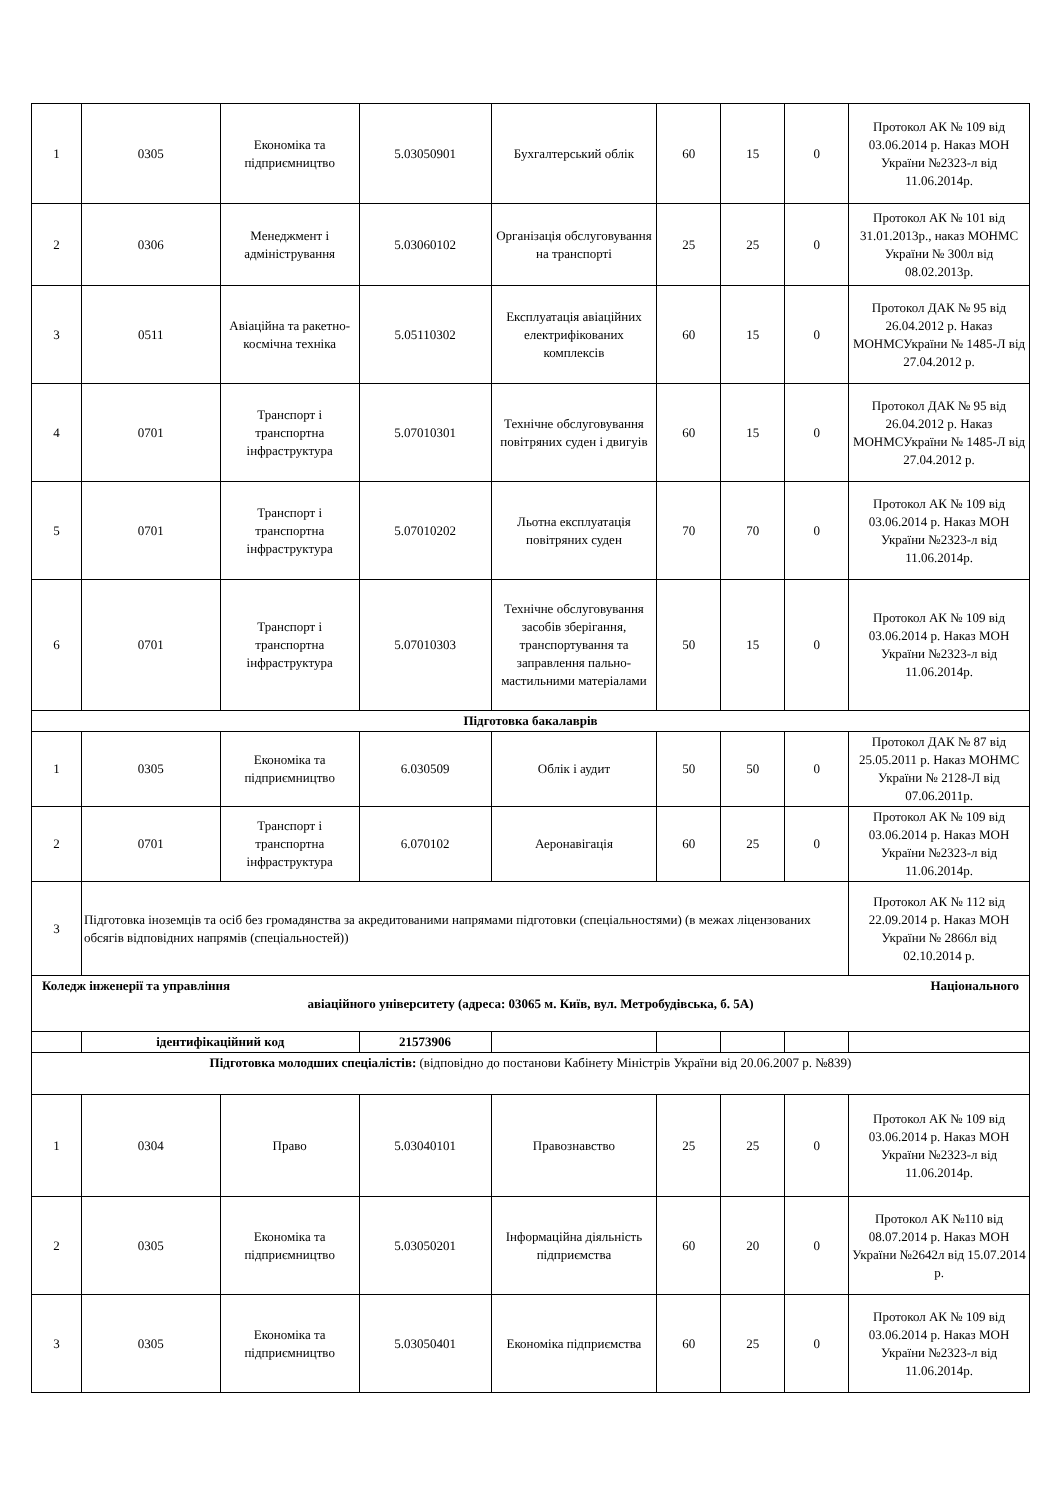| 1 | 0305 | Економіка та підприємництво | 5.03050901 | Бухгалтерський облік | 60 | 15 | 0 | Протокол АК № 109 від 03.06.2014 р. Наказ МОН України №2323-л від 11.06.2014р. |
| 2 | 0306 | Менеджмент і адміністрування | 5.03060102 | Організація обслуговування на транспорті | 25 | 25 | 0 | Протокол АК № 101 від 31.01.2013р., наказ МОНМС України № 300л від 08.02.2013р. |
| 3 | 0511 | Авіаційна та ракетно-космічна техніка | 5.05110302 | Експлуатація авіаційних електрифікованих комплексів | 60 | 15 | 0 | Протокол ДАК № 95 від 26.04.2012 р. Наказ МОНМСУкраїни № 1485-Л від 27.04.2012 р. |
| 4 | 0701 | Транспорт і транспортна інфраструктура | 5.07010301 | Технічне обслуговування повітряних суден і двигуів | 60 | 15 | 0 | Протокол ДАК № 95 від 26.04.2012 р. Наказ МОНМСУкраїни № 1485-Л від 27.04.2012 р. |
| 5 | 0701 | Транспорт і транспортна інфраструктура | 5.07010202 | Льотна експлуатація повітряних суден | 70 | 70 | 0 | Протокол АК № 109 від 03.06.2014 р. Наказ МОН України №2323-л від 11.06.2014р. |
| 6 | 0701 | Транспорт і транспортна інфраструктура | 5.07010303 | Технічне обслуговування засобів зберігання, транспортування та заправлення пально-мастильними матеріалами | 50 | 15 | 0 | Протокол АК № 109 від 03.06.2014 р. Наказ МОН України №2323-л від 11.06.2014р. |
| Підготовка бакалаврів | | | | | | | | |
| 1 | 0305 | Економіка та підприємництво | 6.030509 | Облік і аудит | 50 | 50 | 0 | Протокол ДАК № 87 від 25.05.2011 р. Наказ МОНМС України № 2128-Л від 07.06.2011р. |
| 2 | 0701 | Транспорт і транспортна інфраструктура | 6.070102 | Аеронавігація | 60 | 25 | 0 | Протокол АК № 109 від 03.06.2014 р. Наказ МОН України №2323-л від 11.06.2014р. |
| 3 | Підготовка іноземців та осіб без громадянства за акредитованими напрямами підготовки (спеціальностями) (в межах ліцензованих обсягів відповідних напрямів (спеціальностей)) | | | | | | | Протокол АК № 112 від 22.09.2014 р. Наказ МОН України № 2866л від 02.10.2014 р. |
| Коледж інженерії та управління Національного авіаційного університету (адреса: 03065 м. Київ, вул. Метробудівська, б. 5А) | | | | | | | | |
| | ідентифікаційний код | | 21573906 | | | | | |
| Підготовка молодших спеціалістів: (відповідно до постанови Кабінету Міністрів України від 20.06.2007 р. №839) | | | | | | | | |
| 1 | 0304 | Право | 5.03040101 | Правознавство | 25 | 25 | 0 | Протокол АК № 109 від 03.06.2014 р. Наказ МОН України №2323-л від 11.06.2014р. |
| 2 | 0305 | Економіка та підприємництво | 5.03050201 | Інформаційна діяльність підприємства | 60 | 20 | 0 | Протокол АК №110 від 08.07.2014 р. Наказ МОН України №2642л від 15.07.2014 р. |
| 3 | 0305 | Економіка та підприємництво | 5.03050401 | Економіка підприємства | 60 | 25 | 0 | Протокол АК № 109 від 03.06.2014 р. Наказ МОН України №2323-л від 11.06.2014р. |